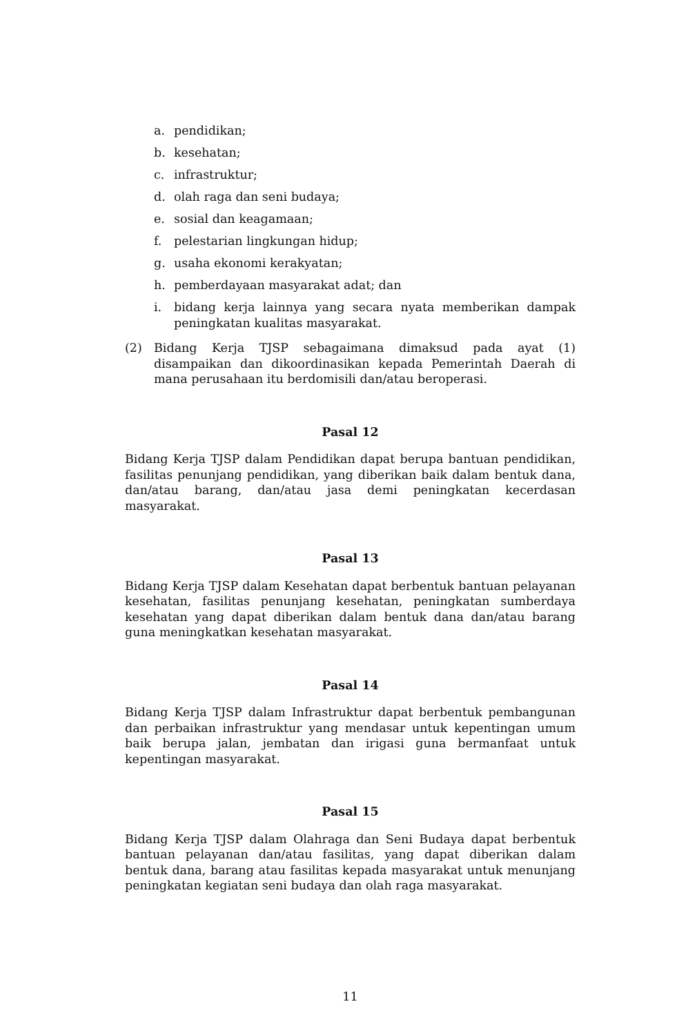a. pendidikan;
b. kesehatan;
c. infrastruktur;
d. olah raga dan seni budaya;
e. sosial dan keagamaan;
f. pelestarian lingkungan hidup;
g. usaha ekonomi kerakyatan;
h. pemberdayaan masyarakat adat; dan
i. bidang kerja lainnya yang secara nyata memberikan dampak peningkatan kualitas masyarakat.
(2) Bidang Kerja TJSP sebagaimana dimaksud pada ayat (1) disampaikan dan dikoordinasikan kepada Pemerintah Daerah di mana perusahaan itu berdomisili dan/atau beroperasi.
Pasal 12
Bidang Kerja TJSP dalam Pendidikan dapat berupa bantuan pendidikan, fasilitas penunjang pendidikan, yang diberikan baik dalam bentuk dana, dan/atau barang, dan/atau jasa demi peningkatan kecerdasan masyarakat.
Pasal 13
Bidang Kerja TJSP dalam Kesehatan dapat berbentuk bantuan pelayanan kesehatan, fasilitas penunjang kesehatan, peningkatan sumberdaya kesehatan yang dapat diberikan dalam bentuk dana dan/atau barang guna meningkatkan kesehatan masyarakat.
Pasal 14
Bidang Kerja TJSP dalam Infrastruktur dapat berbentuk pembangunan dan perbaikan infrastruktur yang mendasar untuk kepentingan umum baik berupa jalan, jembatan dan irigasi guna bermanfaat untuk kepentingan masyarakat.
Pasal 15
Bidang Kerja TJSP dalam Olahraga dan Seni Budaya dapat berbentuk bantuan pelayanan dan/atau fasilitas, yang dapat diberikan dalam bentuk dana, barang atau fasilitas kepada masyarakat untuk menunjang peningkatan kegiatan seni budaya dan olah raga masyarakat.
11